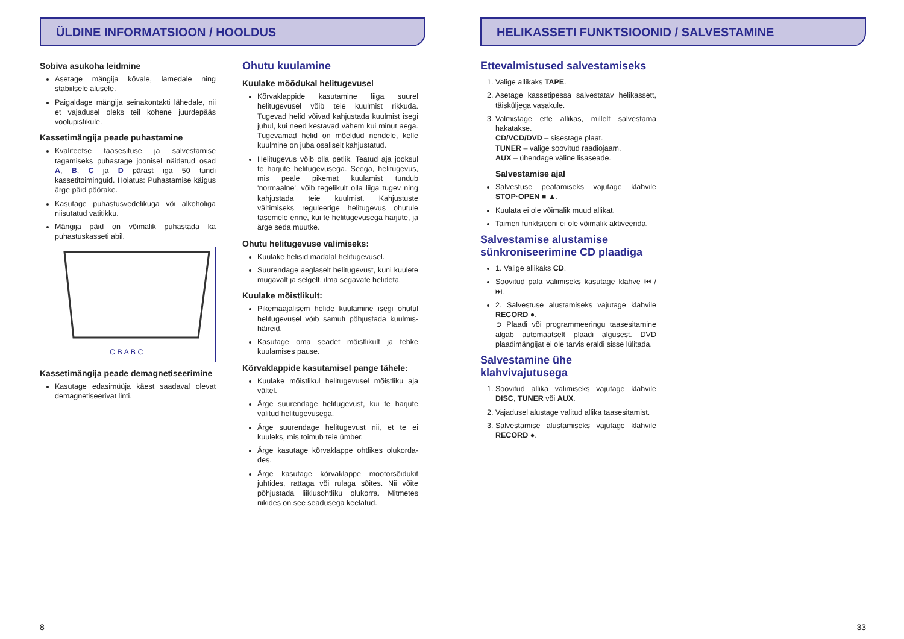ÜLDINE INFORMATSIOON / HOOLDUS
Sobiva asukoha leidmine
Asetage mängija kõvale, lamedale ning stabiilsele alusele.
Paigaldage mängija seinakontakti lähedale, nii et vajadusel oleks teil kohene juurdepääs voolupistikule.
Kassetimängija peade puhastamine
Kvaliteetse taasesituse ja salvestamise tagamiseks puhastage joonisel näidatud osad A, B, C ja D pärast iga 50 tundi kassetitoiminguid. Hoiatus: Puhastamise käigus ärge päid pöörake.
Kasutage puhastusvedelikuga või alkoholiga niisutatud vatitikku.
Mängija päid on võimalik puhastada ka puhastuskasseti abil.
C B A B C
Kassetimängija peade demagnetiseerimine
Kasutage edasimüüja käest saadaval olevat demagnetiseerivat linti.
Ohutu kuulamine
Kuulake mõõdukal helitugevusel
Kõrvaklappide kasutamine liiga suurel helitugevusel võib teie kuulmist rikkuda. Tugevad helid võivad kahjustada kuulmist isegi juhul, kui need kestavad vähem kui minut aega. Tugevamad helid on mõeldud nendele, kelle kuulmine on juba osaliselt kahjustatud.
Helitugevus võib olla petlik. Teatud aja jooksul te harjute helitugevusega. Seega, helitugevus, mis peale pikemat kuulamist tundub 'normaalne', võib tegelikult olla liiga tugev ning kahjustada teie kuulmist. Kahjustuste vältimiseks reguleerige helitugevus ohutule tasemele enne, kui te helitugevusega harjute, ja ärge seda muutke.
Ohutu helitugevuse valimiseks:
Kuulake helisid madalal helitugevusel.
Suurendage aeglaselt helitugevust, kuni kuulete mugavalt ja selgelt, ilma segavate helideta.
Kuulake mõistlikult:
Pikemaajalisem helide kuulamine isegi ohutul helitugevusel võib samuti põhjustada kuulmis-häireid.
Kasutage oma seadet mõistlikult ja tehke kuulamises pause.
Kõrvaklappide kasutamisel pange tähele:
Kuulake mõistlikul helitugevusel mõistliku aja vältel.
Ärge suurendage helitugevust, kui te harjute valitud helitugevusega.
Ärge suurendage helitugevust nii, et te ei kuuleks, mis toimub teie ümber.
Ärge kasutage kõrvaklappe ohtlikes olukorda-des.
Ärge kasutage kõrvaklappe mootorsõidukit juhtides, rattaga või rulaga sõites. Nii võite põhjustada liiklusohtliku olukorra. Mitmetes riikides on see seadusega keelatud.
8
HELIKASSETI FUNKTSIOONID / SALVESTAMINE
Ettevalmistused salvestamiseks
1. Valige allikaks TAPE.
2. Asetage kassetipessa salvestatav helikassett, täisküljega vasakule.
3. Valmistage ette allikas, millelt salvestama hakatakse.
CD/VCD/DVD – sisestage plaat.
TUNER – valige soovitud raadiojaam.
AUX – ühendage väline lisaseade.
Salvestamise ajal
Salvestuse peatamiseks vajutage klahvile STOP·OPEN ■ ▲.
Kuulata ei ole võimalik muud allikat.
Taimeri funktsiooni ei ole võimalik aktiveerida.
Salvestamise alustamise sünkroniseerimine CD plaadiga
1. Valige allikaks CD.
Soovitud pala valimiseks kasutage klahve ⏮ / ⏭.
2. Salvestuse alustamiseks vajutage klahvile RECORD ●.
➲ Plaadi või programmeeringu taasesitamine algab automaatselt plaadi algusest. DVD plaadimängijat ei ole tarvis eraldi sisse lülitada.
Salvestamine ühe klahvivajutusega
1. Soovitud allika valimiseks vajutage klahvile DISC, TUNER või AUX.
2. Vajadusel alustage valitud allika taasesitamist.
3. Salvestamise alustamiseks vajutage klahvile RECORD ●.
33